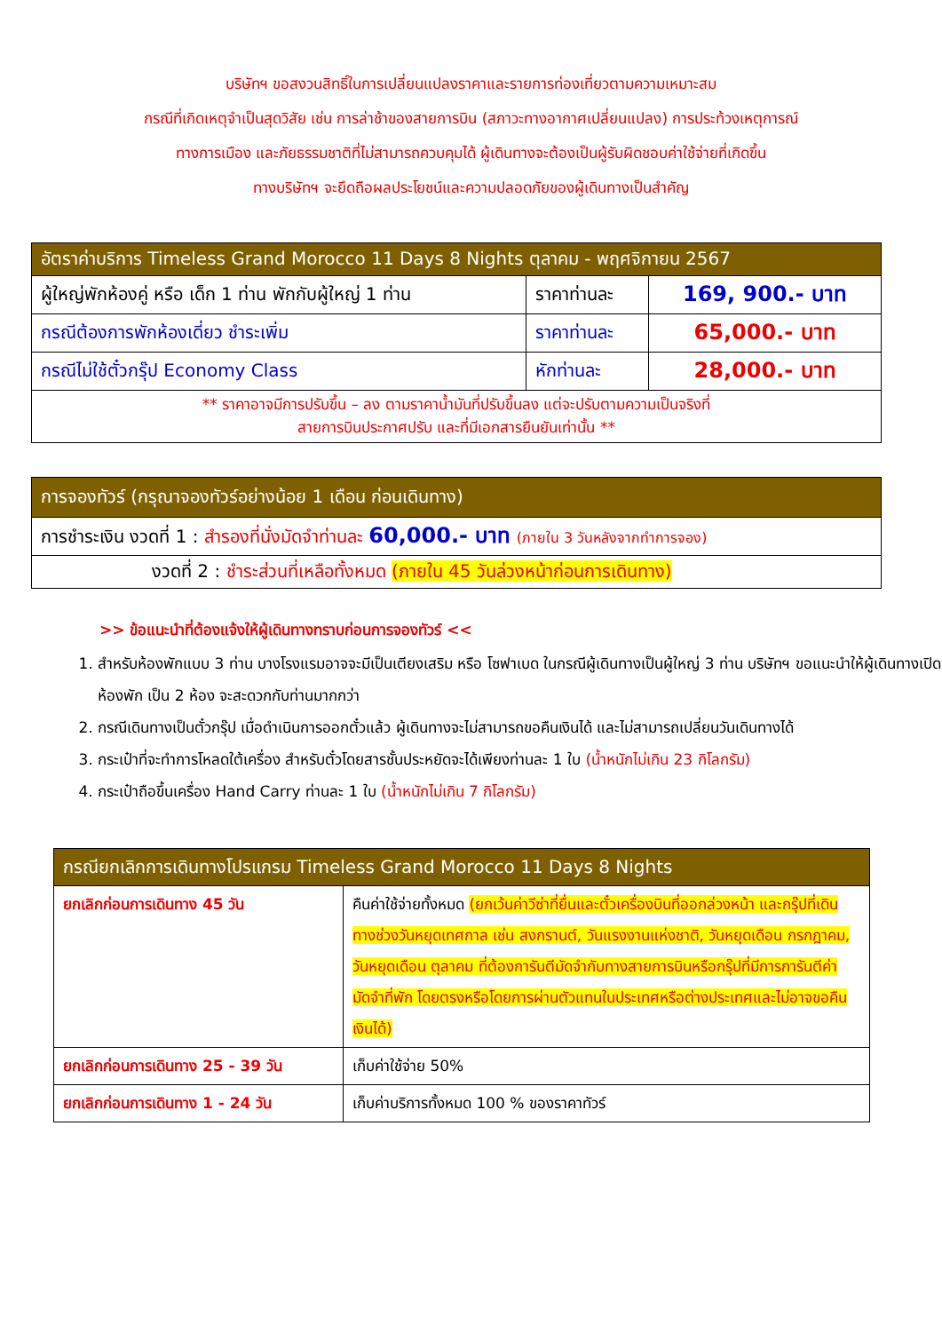บริษัทฯ ขอสงวนสิทธิ์ในการเปลี่ยนแปลงราคาและรายการท่องเที่ยวตามความเหมาะสม
กรณีที่เกิดเหตุจำเป็นสุดวิสัย เช่น การล่าช้าของสายการบิน (สภาวะทางอากาศเปลี่ยนแปลง) การประท้วงเหตุการณ์
ทางการเมือง และภัยธรรมชาติที่ไม่สามารถควบคุมได้ ผู้เดินทางจะต้องเป็นผู้รับผิดชอบค่าใช้จ่ายที่เกิดขึ้น
ทางบริษัทฯ จะยึดถือผลประโยชน์และความปลอดภัยของผู้เดินทางเป็นสำคัญ
| อัตราค่าบริการ Timeless Grand Morocco 11 Days 8 Nights ตุลาคม - พฤศจิกายน 2567 | | |
| --- | --- | --- |
| ผู้ใหญ่พักห้องคู่ หรือ เด็ก 1 ท่าน พักกับผู้ใหญ่ 1 ท่าน | ราคาท่านละ | 169, 900.- บาท |
| กรณีต้องการพักห้องเดี่ยว ชำระเพิ่ม | ราคาท่านละ | 65,000.- บาท |
| กรณีไม่ใช้ตั๋วกรุ๊ป Economy Class | หักท่านละ | 28,000.- บาท |
| ** ราคาอาจมีการปรับขึ้น – ลง ตามราคาน้ำมันที่ปรับขึ้นลง แต่จะปรับตามความเป็นจริงที่ สายการบินประกาศปรับ และที่มีเอกสารยืนยันเท่านั้น ** | | |
| การจองทัวร์ (กรุณาจองทัวร์อย่างน้อย 1 เดือน ก่อนเดินทาง) |
| --- |
| การชำระเงิน งวดที่ 1 : สำรองที่นั่งมัดจำท่านละ 60,000.- บาท (ภายใน 3 วันหลังจากทำการจอง) |
| งวดที่ 2 : ชำระส่วนที่เหลือทั้งหมด (ภายใน 45 วันล่วงหน้าก่อนการเดินทาง) |
>> ข้อแนะนำที่ต้องแจ้งให้ผู้เดินทางทราบก่อนการจองทัวร์ <<
1. สำหรับห้องพักแบบ 3 ท่าน บางโรงแรมอาจจะมีเป็นเตียงเสริม หรือ โซฟาเบด ในกรณีผู้เดินทางเป็นผู้ใหญ่ 3 ท่าน บริษัทฯ ขอแนะนำให้ผู้เดินทางเปิดห้องพัก เป็น 2 ห้อง จะสะดวกกับท่านมากกว่า
2. กรณีเดินทางเป็นตั๋วกรุ๊ป เมื่อดำเนินการออกตั๋วแล้ว ผู้เดินทางจะไม่สามารถขอคืนเงินได้ และไม่สามารถเปลี่ยนวันเดินทางได้
3. กระเป๋าที่จะทำการโหลดใต้เครื่อง สำหรับตั๋วโดยสารชั้นประหยัดจะได้เพียงท่านละ 1 ใบ (น้ำหนักไม่เกิน 23 กิโลกรัม)
4. กระเป๋าถือขึ้นเครื่อง Hand Carry ท่านละ 1 ใบ (น้ำหนักไม่เกิน 7 กิโลกรัม)
| กรณียกเลิกการเดินทางโปรแกรม Timeless Grand Morocco 11 Days 8 Nights | |
| --- | --- |
| ยกเลิกก่อนการเดินทาง 45 วัน | คืนค่าใช้จ่ายทั้งหมด (ยกเว้นค่าวีซ่าที่ยื่นและตั๋วเครื่องบินที่ออกล่วงหน้า และกรุ๊ปที่เดินทางช่วงวันหยุดเทศกาล เช่น สงกรานต์, วันแรงงานแห่งชาติ, วันหยุดเดือน กรกฎาคม, วันหยุดเดือน ตุลาคม ที่ต้องการันตีมัดจำกับทางสายการบินหรือกรุ๊ปที่มีการการันตีค่ามัดจำที่พัก โดยตรงหรือโดยการผ่านตัวแทนในประเทศหรือต่างประเทศและไม่อาจขอคืนเงินได้) |
| ยกเลิกก่อนการเดินทาง 25 - 39 วัน | เก็บค่าใช้จ่าย 50% |
| ยกเลิกก่อนการเดินทาง 1 - 24 วัน | เก็บค่าบริการทั้งหมด 100 % ของราคาทัวร์ |